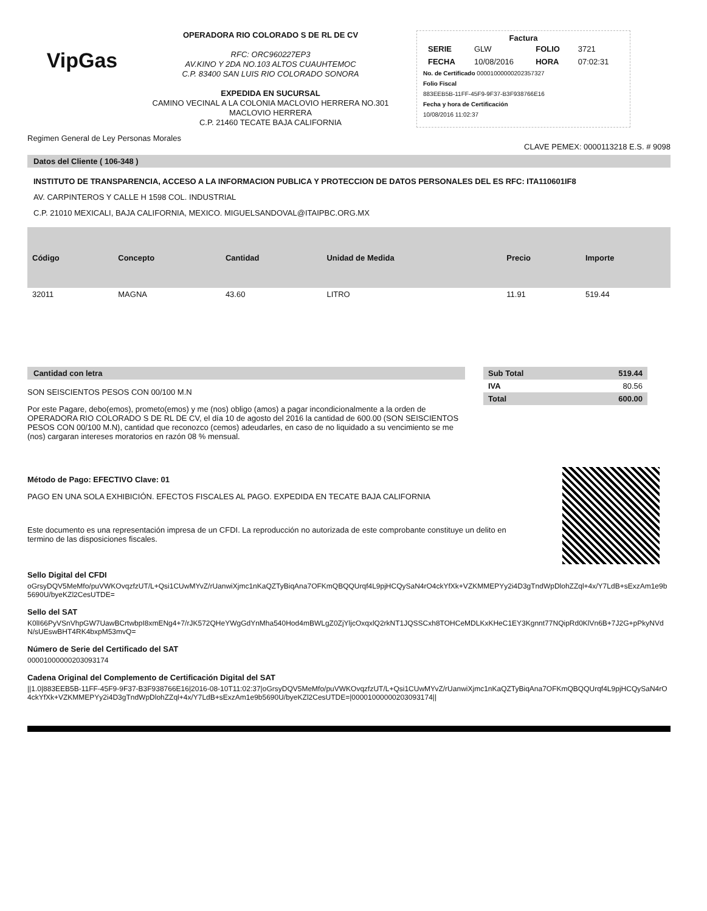VipGas
OPERADORA RIO COLORADO S DE RL DE CV
RFC: ORC960227EP3
AV.KINO Y 2DA NO.103 ALTOS CUAUHTEMOC
C.P. 83400 SAN LUIS RIO COLORADO SONORA
EXPEDIDA EN SUCURSAL
CAMINO VECINAL A LA COLONIA MACLOVIO HERRERA NO.301
MACLOVIO HERRERA
C.P. 21460 TECATE BAJA CALIFORNIA
Factura
| SERIE | GLW | FOLIO | 3721 |
| FECHA | 10/08/2016 | HORA | 07:02:31 |
No. de Certificado 00001000000202357327
Folio Fiscal
883EEB5B-11FF-45F9-9F37-B3F938766E16
Fecha y hora de Certificación
10/08/2016 11:02:37
Regimen General de Ley Personas Morales CLAVE PEMEX: 0000113218 E.S. # 9098
Datos del Cliente ( 106-348 )
INSTITUTO DE TRANSPARENCIA, ACCESO A LA INFORMACION PUBLICA Y PROTECCION DE DATOS PERSONALES DEL ES RFC: ITA110601IF8
AV. CARPINTEROS Y CALLE H 1598 COL. INDUSTRIAL
C.P. 21010 MEXICALI, BAJA CALIFORNIA, MEXICO. MIGUELSANDOVAL@ITAIPBC.ORG.MX
| Código | Concepto | Cantidad | Unidad de Medida | Precio | Importe |
| --- | --- | --- | --- | --- | --- |
| 32011 | MAGNA | 43.60 | LITRO | 11.91 | 519.44 |
Cantidad con letra
SON SEISCIENTOS PESOS CON 00/100 M.N
Por este Pagare, debo(emos), prometo(emos) y me (nos) obligo (amos) a pagar incondicionalmente a la orden de OPERADORA RIO COLORADO S DE RL DE CV, el día 10 de agosto del 2016 la cantidad de 600.00 (SON SEISCIENTOS PESOS CON 00/100 M.N), cantidad que reconozco (cemos) adeudarles, en caso de no liquidado a su vencimiento se me (nos) cargaran intereses moratorios en razón 08 % mensual.
| Sub Total | 519.44 |
| --- | --- |
| IVA | 80.56 |
| Total | 600.00 |
Método de Pago: EFECTIVO Clave: 01
PAGO EN UNA SOLA EXHIBICIÓN. EFECTOS FISCALES AL PAGO. EXPEDIDA EN TECATE BAJA CALIFORNIA
Este documento es una representación impresa de un CFDI. La reproducción no autorizada de este comprobante constituye un delito en termino de las disposiciones fiscales.
Sello Digital del CFDI
oGrsyDQV5MeMfo/puVWKOvqzfzUT/L+Qsi1CUwMYvZ/rUanwiXjmc1nKaQZTyBiqAna7OFKmQBQQUrqf4L9pjHCQySaN4rO4ckYfXk+VZKMMEPYy2i4D3gTndWpDlohZZql+4x/Y7LdB+sExzAm1e9b5690U/byeKZl2CesUTDE=
Sello del SAT
K0lI66PyVSnVhpGW7UawBCrtwbpI8xmENg4+7/rJK572QHeYWgGdYnMha540Hod4mBWLgZ0ZjYljcOxqxlQ2rkNT1JQSSCxh8TOHCeMDLKxKHeC1EY3Kgnnt77NQipRd0KlVn6B+7J2G+pPkyNVdN/sUEswBHT4RK4bxpM53mvQ=
Número de Serie del Certificado del SAT
00001000000203093174
Cadena Original del Complemento de Certificación Digital del SAT
||1.0|883EEB5B-11FF-45F9-9F37-B3F938766E16|2016-08-10T11:02:37|oGrsyDQV5MeMfo/puVWKOvqzfzUT/L+Qsi1CUwMYvZ/rUanwiXjmc1nKaQZTyBiqAna7OFKmQBQQUrqf4L9pjHCQySaN4rO4ckYfXk+VZKMMEPYy2i4D3gTndWpDlohZZql+4x/Y7LdB+sExzAm1e9b5690U/byeKZl2CesUTDE=|00001000000203093174||